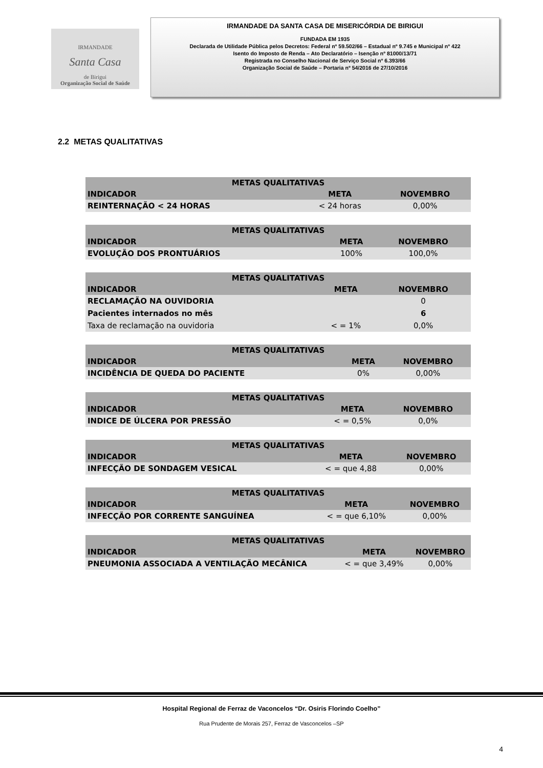IRMANDADE
Santa Casa
de Birigui
Organização Social de Saúde
IRMANDADE DA SANTA CASA DE MISERICÓRDIA DE BIRIGUI
FUNDADA EM 1935
Declarada de Utilidade Pública pelos Decretos: Federal nº 59.502/66 – Estadual nº 9.745 e Municipal nº 422
Isento do Imposto de Renda – Ato Declaratório – Isenção nº 81000/13/71
Registrada no Conselho Nacional de Serviço Social nº 6.393/66
Organização Social de Saúde – Portaria nº 54/2016 de 27/10/2016
2.2 METAS QUALITATIVAS
| METAS QUALITATIVAS | | |
| --- | --- | --- |
| INDICADOR | META | NOVEMBRO |
| REINTERNAÇÃO < 24 HORAS | < 24 horas | 0,00% |
| METAS QUALITATIVAS | | |
| --- | --- | --- |
| INDICADOR | META | NOVEMBRO |
| EVOLUÇÃO DOS PRONTUÁRIOS | 100% | 100,0% |
| METAS QUALITATIVAS | | |
| --- | --- | --- |
| INDICADOR | META | NOVEMBRO |
| RECLAMAÇÃO NA OUVIDORIA | | 0 |
| Pacientes internados no mês | | 6 |
| Taxa de reclamação na ouvidoria | < = 1% | 0,0% |
| METAS QUALITATIVAS | | |
| --- | --- | --- |
| INDICADOR | META | NOVEMBRO |
| INCIDÊNCIA DE QUEDA DO PACIENTE | 0% | 0,00% |
| METAS QUALITATIVAS | | |
| --- | --- | --- |
| INDICADOR | META | NOVEMBRO |
| INDICE DE ÚLCERA POR PRESSÃO | < = 0,5% | 0,0% |
| METAS QUALITATIVAS | | |
| --- | --- | --- |
| INDICADOR | META | NOVEMBRO |
| INFECÇÃO DE SONDAGEM VESICAL | < = que 4,88 | 0,00% |
| METAS QUALITATIVAS | | |
| --- | --- | --- |
| INDICADOR | META | NOVEMBRO |
| INFECÇÃO POR CORRENTE SANGUÍNEA | < = que 6,10% | 0,00% |
| METAS QUALITATIVAS | | |
| --- | --- | --- |
| INDICADOR | META | NOVEMBRO |
| PNEUMONIA ASSOCIADA A VENTILAÇÃO MECÂNICA | < = que 3,49% | 0,00% |
Hospital Regional de Ferraz de Vaconcelos “Dr. Osiris Florindo Coelho”
Rua Prudente de Morais 257, Ferraz de Vasconcelos –SP
4